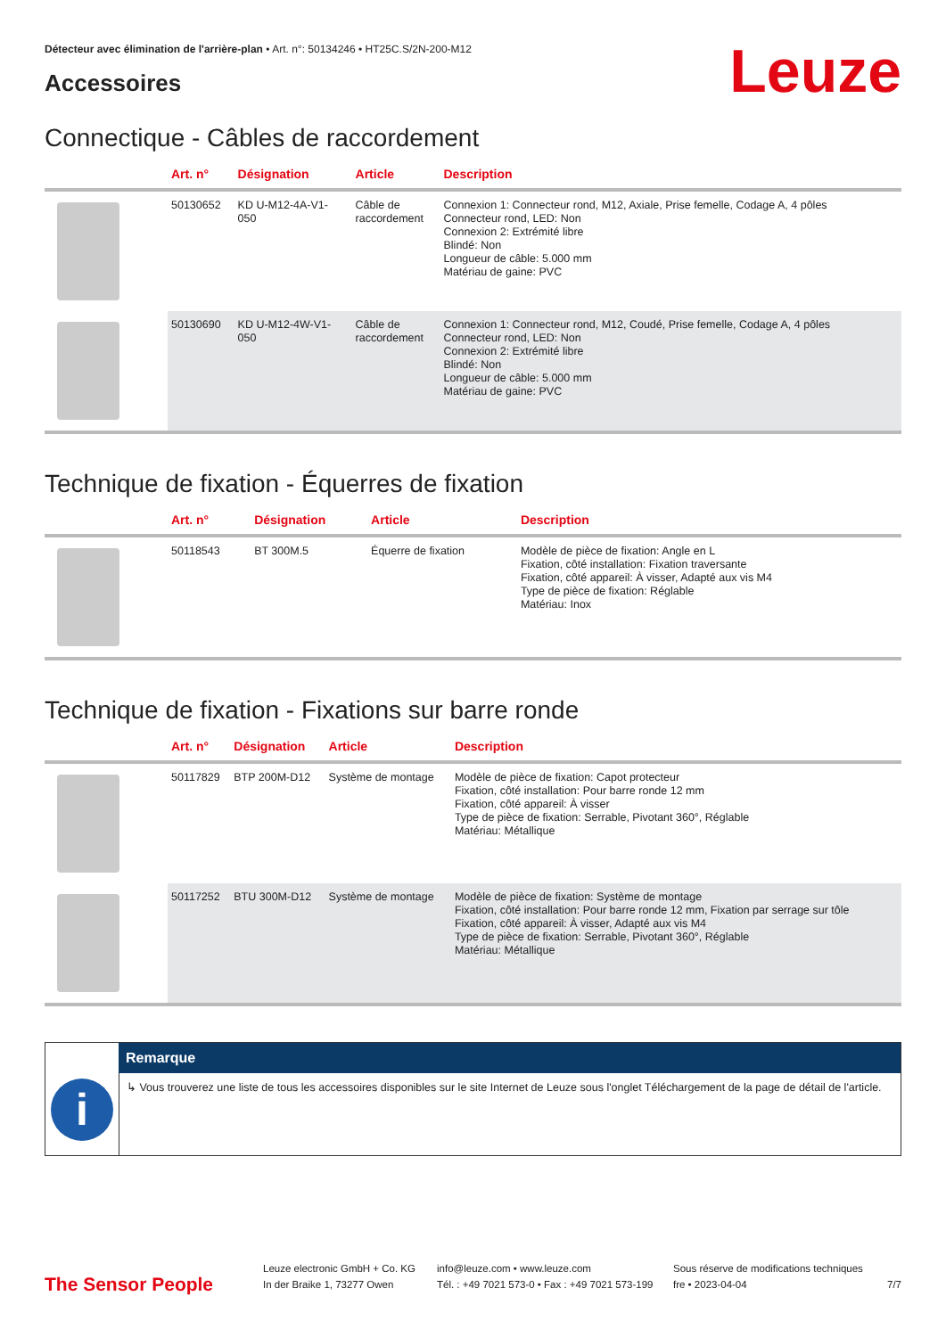Détecteur avec élimination de l'arrière-plan • Art. n°: 50134246 • HT25C.S/2N-200-M12
Leuze
Accessoires
Connectique - Câbles de raccordement
| | Art. n° | Désignation | Article | Description |
| --- | --- | --- | --- | --- |
| | 50130652 | KD U-M12-4A-V1- 050 | Câble de raccordement | Connexion 1: Connecteur rond, M12, Axiale, Prise femelle, Codage A, 4 pôles Connecteur rond, LED: Non Connexion 2: Extrémité libre Blindé: Non Longueur de câble: 5.000 mm Matériau de gaine: PVC |
| | 50130690 | KD U-M12-4W-V1- 050 | Câble de raccordement | Connexion 1: Connecteur rond, M12, Coudé, Prise femelle, Codage A, 4 pôles Connecteur rond, LED: Non Connexion 2: Extrémité libre Blindé: Non Longueur de câble: 5.000 mm Matériau de gaine: PVC |
Technique de fixation - Équerres de fixation
| | Art. n° | Désignation | Article | Description |
| --- | --- | --- | --- | --- |
| | 50118543 | BT 300M.5 | Équerre de fixation | Modèle de pièce de fixation: Angle en L Fixation, côté installation: Fixation traversante Fixation, côté appareil: À visser, Adapté aux vis M4 Type de pièce de fixation: Réglable Matériau: Inox |
Technique de fixation - Fixations sur barre ronde
| | Art. n° | Désignation | Article | Description |
| --- | --- | --- | --- | --- |
| | 50117829 | BTP 200M-D12 | Système de montage | Modèle de pièce de fixation: Capot protecteur Fixation, côté installation: Pour barre ronde 12 mm Fixation, côté appareil: À visser Type de pièce de fixation: Serrable, Pivotant 360°, Réglable Matériau: Métallique |
| | 50117252 | BTU 300M-D12 | Système de montage | Modèle de pièce de fixation: Système de montage Fixation, côté installation: Pour barre ronde 12 mm, Fixation par serrage sur tôle Fixation, côté appareil: À visser, Adapté aux vis M4 Type de pièce de fixation: Serrable, Pivotant 360°, Réglable Matériau: Métallique |
i
Remarque
↳ Vous trouverez une liste de tous les accessoires disponibles sur le site Internet de Leuze sous l'onglet Téléchargement de la page de détail de l'article.
The Sensor People
Leuze electronic GmbH + Co. KG
In der Braike 1, 73277 Owen
info@leuze.com • www.leuze.com
Tél. : +49 7021 573-0 • Fax : +49 7021 573-199
Sous réserve de modifications techniques
fre • 2023-04-04
7/7